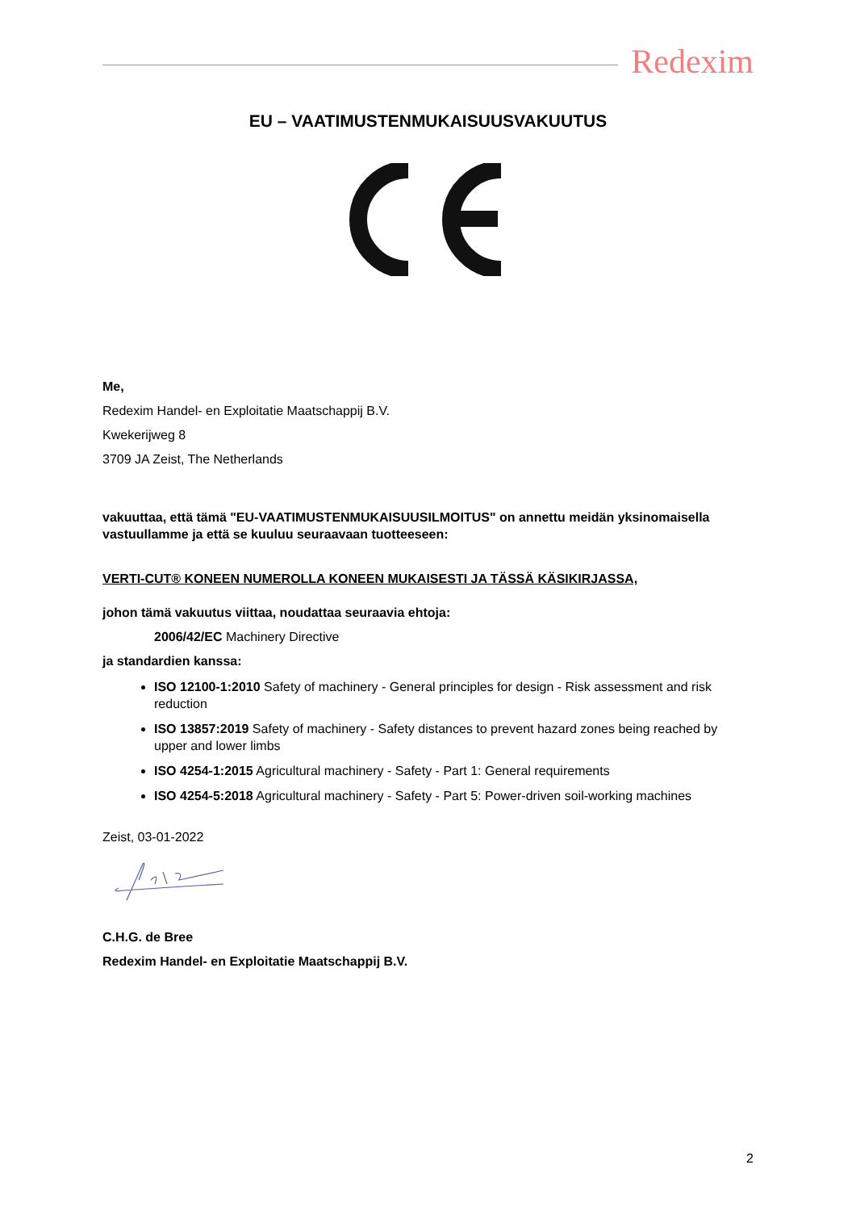Redexim
EU – VAATIMUSTENMUKAISUUSVAKUUTUS
Me,
Redexim Handel- en Exploitatie Maatschappij B.V.
Kwekerijweg 8
3709 JA Zeist, The Netherlands
vakuuttaa, että tämä "EU-VAATIMUSTENMUKAISUUSILMOITUS" on annettu meidän yksinomaisella vastuullamme ja että se kuuluu seuraavaan tuotteeseen:
VERTI-CUT® KONEEN NUMEROLLA KONEEN MUKAISESTI JA TÄSSÄ KÄSIKIRJASSA,
johon tämä vakuutus viittaa, noudattaa seuraavia ehtoja:
2006/42/EC Machinery Directive
ja standardien kanssa:
ISO 12100-1:2010 Safety of machinery - General principles for design - Risk assessment and risk reduction
ISO 13857:2019 Safety of machinery - Safety distances to prevent hazard zones being reached by upper and lower limbs
ISO 4254-1:2015 Agricultural machinery - Safety - Part 1: General requirements
ISO 4254-5:2018 Agricultural machinery - Safety - Part 5: Power-driven soil-working machines
Zeist, 03-01-2022
C.H.G. de Bree
Redexim Handel- en Exploitatie Maatschappij B.V.
2